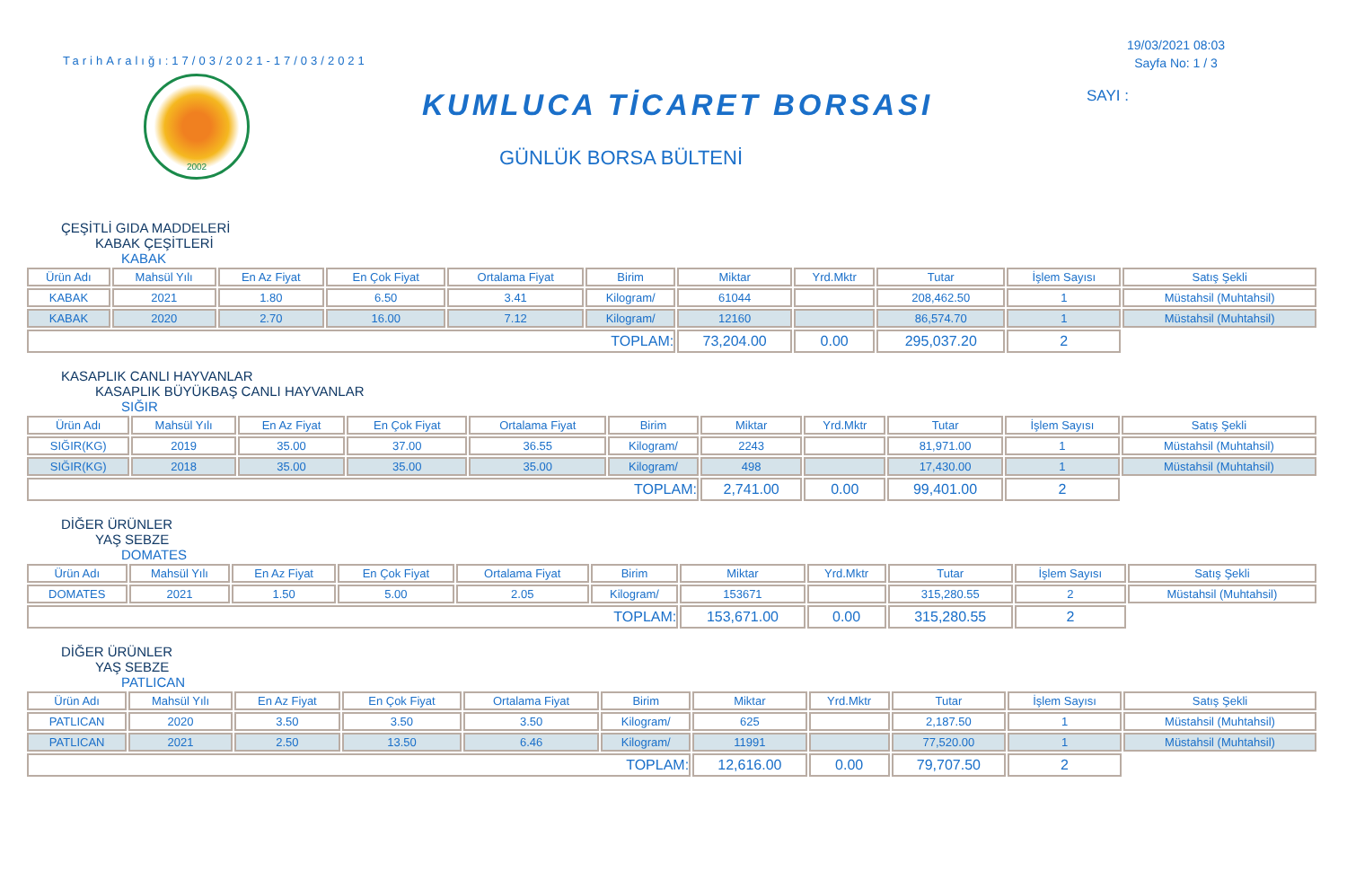TarihAralığı:17/03/2021-17/03/2021
2002
KUMLUCA TİCARET BORSASI
GÜNLÜK BORSA BÜLTENİ
19/03/2021 08:03
Sayfa No: 1 / 3
SAYI :
ÇEŞİTLİ GIDA MADDELERİ
KABAK ÇEŞİTLERİ
KABAK
| Ürün Adı | Mahsül Yılı | En Az Fiyat | En Çok Fiyat | Ortalama Fiyat | Birim | Miktar | Yrd.Mktr | Tutar | İşlem Sayısı | Satış Şekli |
| --- | --- | --- | --- | --- | --- | --- | --- | --- | --- | --- |
| KABAK | 2021 | 1.80 | 6.50 | 3.41 | Kilogram/ | 61044 | | 208,462.50 | 1 | Müstahsil (Muhtahsil) |
| KABAK | 2020 | 2.70 | 16.00 | 7.12 | Kilogram/ | 12160 | | 86,574.70 | 1 | Müstahsil (Muhtahsil) |
| TOPLAM: | | | | | | 73,204.00 | 0.00 | 295,037.20 | 2 | |
KASAPLIK CANLI HAYVANLAR
KASAPLIK BÜYÜKBAŞ CANLI HAYVANLAR
SIĞIR
| Ürün Adı | Mahsül Yılı | En Az Fiyat | En Çok Fiyat | Ortalama Fiyat | Birim | Miktar | Yrd.Mktr | Tutar | İşlem Sayısı | Satış Şekli |
| --- | --- | --- | --- | --- | --- | --- | --- | --- | --- | --- |
| SIĞIR(KG) | 2019 | 35.00 | 37.00 | 36.55 | Kilogram/ | 2243 | | 81,971.00 | 1 | Müstahsil (Muhtahsil) |
| SIĞIR(KG) | 2018 | 35.00 | 35.00 | 35.00 | Kilogram/ | 498 | | 17,430.00 | 1 | Müstahsil (Muhtahsil) |
| TOPLAM: | | | | | | 2,741.00 | 0.00 | 99,401.00 | 2 | |
DİĞER ÜRÜNLER
YAŞ SEBZE
DOMATES
| Ürün Adı | Mahsül Yılı | En Az Fiyat | En Çok Fiyat | Ortalama Fiyat | Birim | Miktar | Yrd.Mktr | Tutar | İşlem Sayısı | Satış Şekli |
| --- | --- | --- | --- | --- | --- | --- | --- | --- | --- | --- |
| DOMATES | 2021 | 1.50 | 5.00 | 2.05 | Kilogram/ | 153671 | | 315,280.55 | 2 | Müstahsil (Muhtahsil) |
| TOPLAM: | | | | | | 153,671.00 | 0.00 | 315,280.55 | 2 | |
DİĞER ÜRÜNLER
YAŞ SEBZE
PATLICAN
| Ürün Adı | Mahsül Yılı | En Az Fiyat | En Çok Fiyat | Ortalama Fiyat | Birim | Miktar | Yrd.Mktr | Tutar | İşlem Sayısı | Satış Şekli |
| --- | --- | --- | --- | --- | --- | --- | --- | --- | --- | --- |
| PATLICAN | 2020 | 3.50 | 3.50 | 3.50 | Kilogram/ | 625 | | 2,187.50 | 1 | Müstahsil (Muhtahsil) |
| PATLICAN | 2021 | 2.50 | 13.50 | 6.46 | Kilogram/ | 11991 | | 77,520.00 | 1 | Müstahsil (Muhtahsil) |
| TOPLAM: | | | | | | 12,616.00 | 0.00 | 79,707.50 | 2 | |